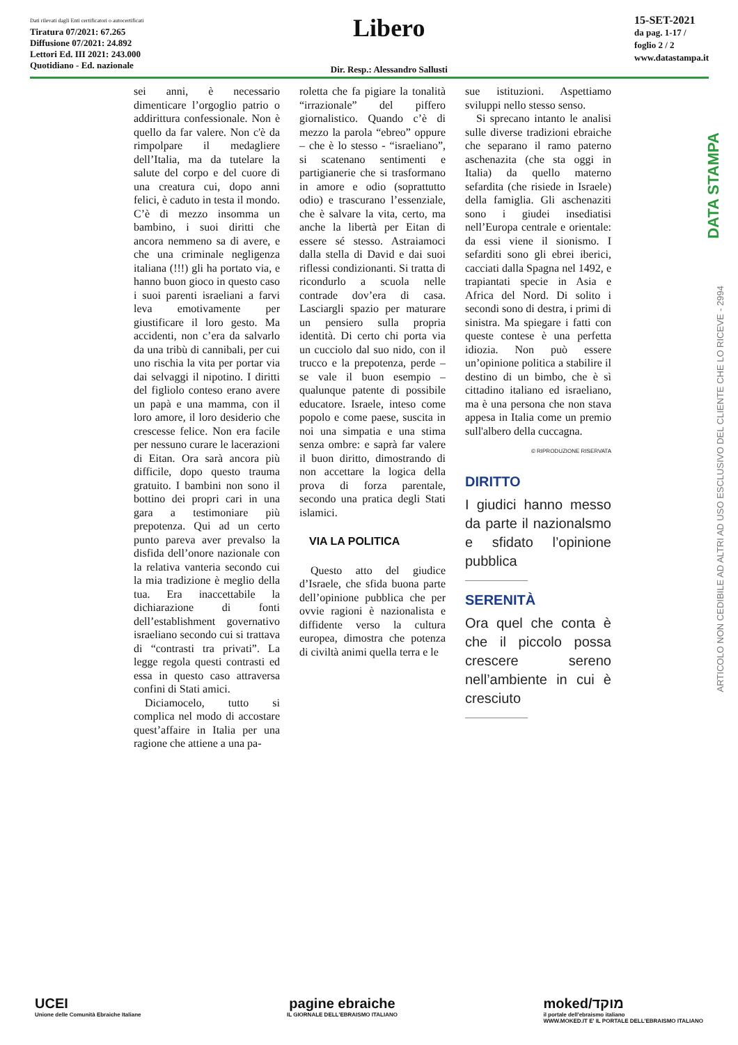Dati rilevati dagli Enti certificatori o autocertificati
Tiratura 07/2021: 67.265
Diffusione 07/2021: 24.892
Lettori Ed. III 2021: 243.000
Quotidiano - Ed. nazionale
Libero
Dir. Resp.: Alessandro Sallusti
15-SET-2021
da pag. 1-17 /
foglio 2 / 2
www.datastampa.it
DATA STAMPA
ARTICOLO NON CEDIBILE AD ALTRI AD USO ESCLUSIVO DEL CLIENTE CHE LO RICEVE - 2994
sei anni, è necessario dimenticare l’orgoglio patrio o addirittura confessionale. Non è quello da far valere. Non c'è da rimpolpare il medagliere dell’Italia, ma da tutelare la salute del corpo e del cuore di una creatura cui, dopo anni felici, è caduto in testa il mondo. C’è di mezzo insomma un bambino, i suoi diritti che ancora nemmeno sa di avere, e che una criminale negligenza italiana (!!!) gli ha portato via, e hanno buon gioco in questo caso i suoi parenti israeliani a farvi leva emotivamente per giustificare il loro gesto. Ma accidenti, non c’era da salvarlo da una tribù di cannibali, per cui uno rischia la vita per portar via dai selvaggi il nipotino. I diritti del figliolo conteso erano avere un papà e una mamma, con il loro amore, il loro desiderio che crescesse felice. Non era facile per nessuno curare le lacerazioni di Eitan. Ora sarà ancora più difficile, dopo questo trauma gratuito. I bambini non sono il bottino dei propri cari in una gara a testimoniare più prepotenza. Qui ad un certo punto pareva aver prevalso la disfida dell’onore nazionale con la relativa vanteria secondo cui la mia tradizione è meglio della tua. Era inaccettabile la dichiarazione di fonti dell’establishment governativo israeliano secondo cui si trattava di “contrasti tra privati”. La legge regola questi contrasti ed essa in questo caso attraversa confini di Stati amici.
Diciamocelo, tutto si complica nel modo di accostare quest’affaire in Italia per una ragione che attiene a una pa-
roletta che fa pigiare la tonalità “irrazionale” del piffero giornalistico. Quando c’è di mezzo la parola “ebreo” oppure – che è lo stesso - “israeliano”, si scatenano sentimenti e partigianerie che si trasformano in amore e odio (soprattutto odio) e trascurano l’essenziale, che è salvare la vita, certo, ma anche la libertà per Eitan di essere sé stesso. Astraiamoci dalla stella di David e dai suoi riflessi condizionanti. Si tratta di ricondurlo a scuola nelle contrade dov’era di casa. Lasciargli spazio per maturare un pensiero sulla propria identità. Di certo chi porta via un cucciolo dal suo nido, con il trucco e la prepotenza, perde – se vale il buon esempio – qualunque patente di possibile educatore. Israele, inteso come popolo e come paese, suscita in noi una simpatia e una stima senza ombre: e saprà far valere il buon diritto, dimostrando di non accettare la logica della prova di forza parentale, secondo una pratica degli Stati islamici.
VIA LA POLITICA
Questo atto del giudice d’Israele, che sfida buona parte dell’opinione pubblica che per ovvie ragioni è nazionalista e diffidente verso la cultura europea, dimostra che potenza di civiltà animi quella terra e le
sue istituzioni. Aspettiamo sviluppi nello stesso senso.
Si sprecano intanto le analisi sulle diverse tradizioni ebraiche che separano il ramo paterno aschenazita (che sta oggi in Italia) da quello materno sefardita (che risiede in Israele) della famiglia. Gli aschenaziti sono i giudei insediatisi nell’Europa centrale e orientale: da essi viene il sionismo. I sefarditi sono gli ebrei iberici, cacciati dalla Spagna nel 1492, e trapiantati specie in Asia e Africa del Nord. Di solito i secondi sono di destra, i primi di sinistra. Ma spiegare i fatti con queste contese è una perfetta idiozia. Non può essere un’opinione politica a stabilire il destino di un bimbo, che è sì cittadino italiano ed israeliano, ma è una persona che non stava appesa in Italia come un premio sull'albero della cuccagna.
© RIPRODUZIONE RISERVATA
DIRITTO
I giudici hanno messo da parte il nazionalsmo e sfidato l’opinione pubblica
SERENITÀ
Ora quel che conta è che il piccolo possa crescere sereno nell’ambiente in cui è cresciuto
UCEI
Unione delle Comunità Ebraiche Italiane
pagine ebraiche
IL GIORNALE DELL'EBRAISMO ITALIANO
moked/מוקד
il portale dell'ebraismo italiano
WWW.MOKED.IT E' IL PORTALE DELL'EBRAISMO ITALIANO